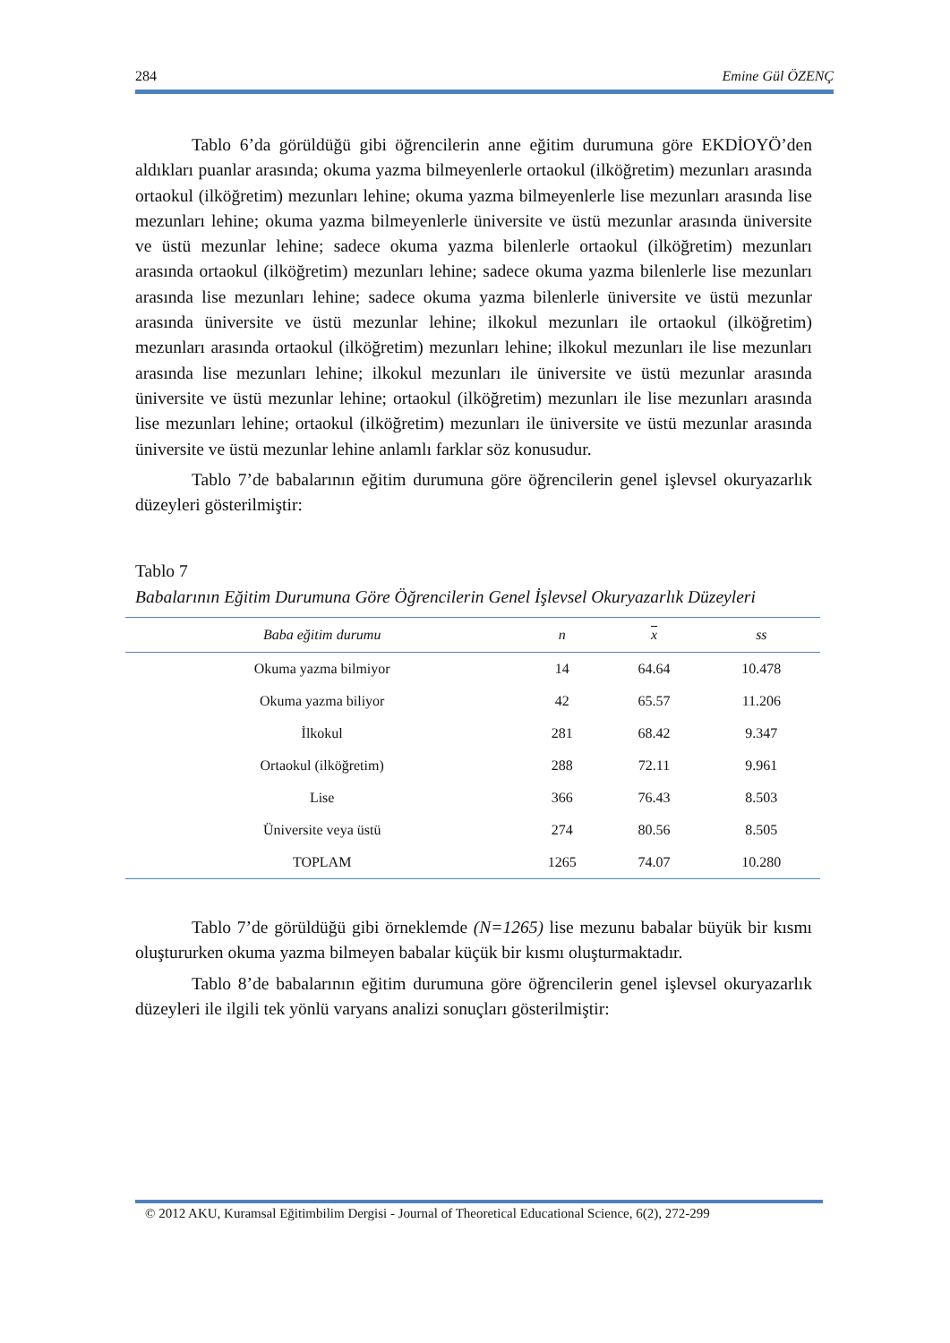284 Emine Gül ÖZENÇ
Tablo 6’da görüldüğü gibi öğrencilerin anne eğitim durumuna göre EKDİOYÖ’den aldıkları puanlar arasında; okuma yazma bilmeyenlerle ortaokul (ilköğretim) mezunları arasında ortaokul (ilköğretim) mezunları lehine; okuma yazma bilmeyenlerle lise mezunları arasında lise mezunları lehine; okuma yazma bilmeyenlerle üniversite ve üstü mezunlar arasında üniversite ve üstü mezunlar lehine; sadece okuma yazma bilenlerle ortaokul (ilköğretim) mezunları arasında ortaokul (ilköğretim) mezunları lehine; sadece okuma yazma bilenlerle lise mezunları arasında lise mezunları lehine; sadece okuma yazma bilenlerle üniversite ve üstü mezunlar arasında üniversite ve üstü mezunlar lehine; ilkokul mezunları ile ortaokul (ilköğretim) mezunları arasında ortaokul (ilköğretim) mezunları lehine; ilkokul mezunları ile lise mezunları arasında lise mezunları lehine; ilkokul mezunları ile üniversite ve üstü mezunlar arasında üniversite ve üstü mezunlar lehine; ortaokul (ilköğretim) mezunları ile lise mezunları arasında lise mezunları lehine; ortaokul (ilköğretim) mezunları ile üniversite ve üstü mezunlar arasında üniversite ve üstü mezunlar lehine anlamlı farklar söz konusudur.
Tablo 7’de babalarının eğitim durumuna göre öğrencilerin genel işlevsel okuryazarlık düzeyleri gösterilmiştir:
Tablo 7
Babalarının Eğitim Durumuna Göre Öğrencilerin Genel İşlevsel Okuryazarlık Düzeyleri
| Baba eğitim durumu | n | x | ss |
| --- | --- | --- | --- |
| Okuma yazma bilmiyor | 14 | 64.64 | 10.478 |
| Okuma yazma biliyor | 42 | 65.57 | 11.206 |
| İlkokul | 281 | 68.42 | 9.347 |
| Ortaokul (ilköğretim) | 288 | 72.11 | 9.961 |
| Lise | 366 | 76.43 | 8.503 |
| Üniversite veya üstü | 274 | 80.56 | 8.505 |
| TOPLAM | 1265 | 74.07 | 10.280 |
Tablo 7’de görüldüğü gibi örneklemde (N=1265) lise mezunu babalar büyük bir kısmı oluştururken okuma yazma bilmeyen babalar küçük bir kısmı oluşturmaktadır.
Tablo 8’de babalarının eğitim durumuna göre öğrencilerin genel işlevsel okuryazarlık düzeyleri ile ilgili tek yönlü varyans analizi sonuçları gösterilmiştir:
© 2012 AKU, Kuramsal Eğitimbilim Dergisi - Journal of Theoretical Educational Science, 6(2), 272-299